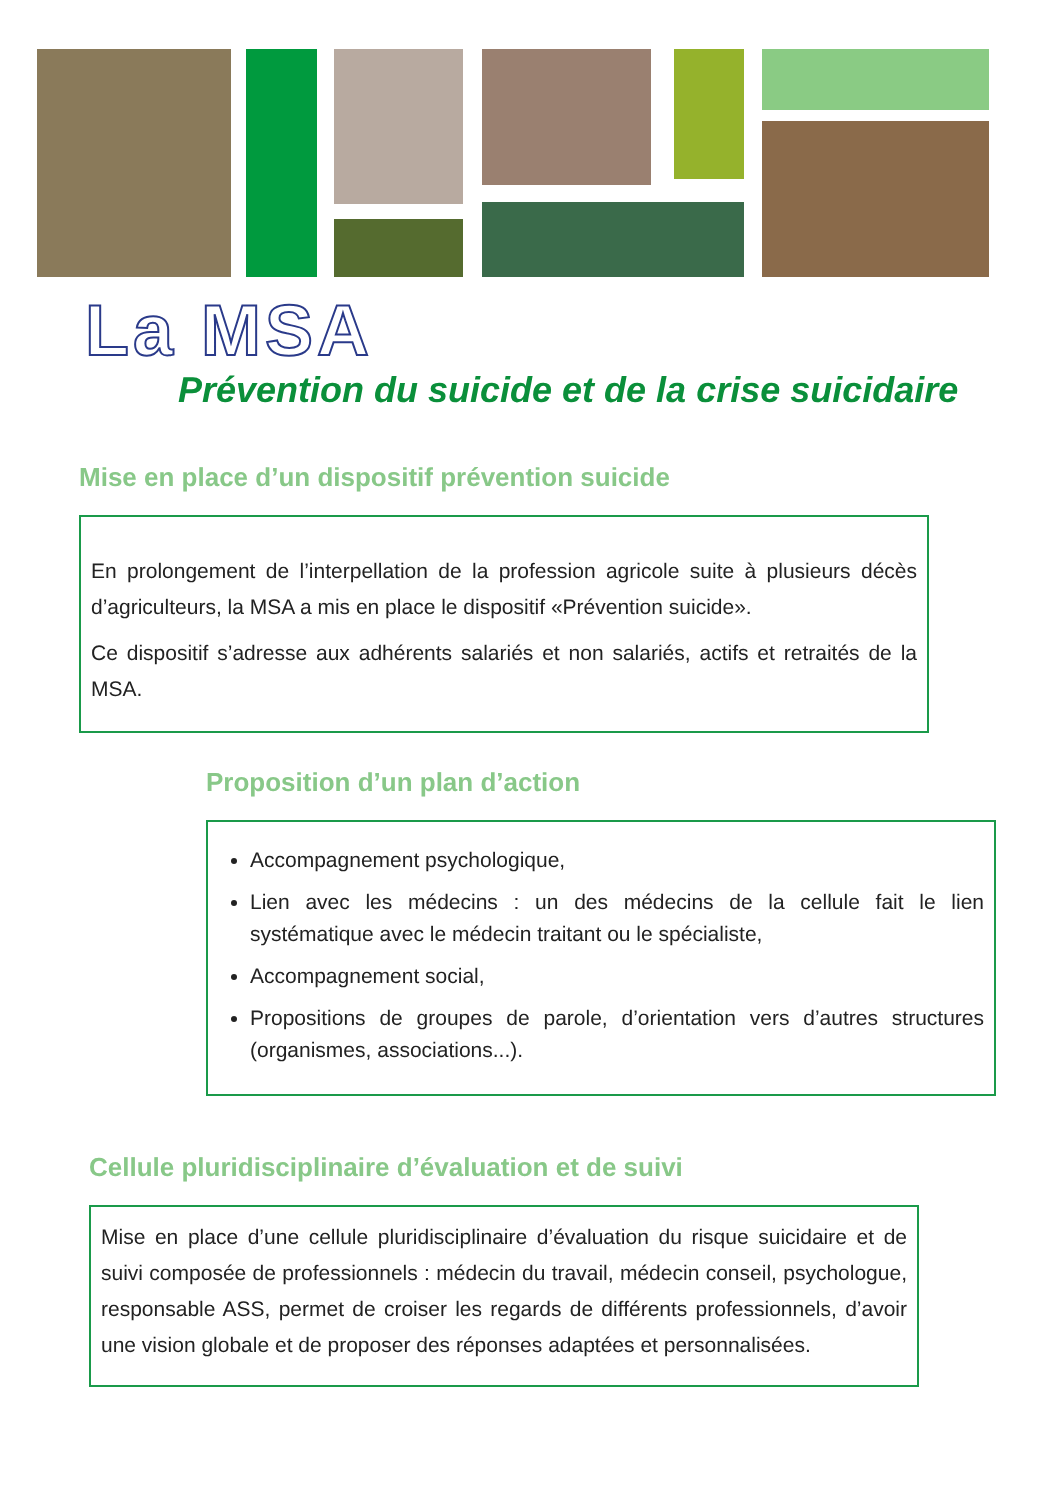La MSA
Prévention du suicide et de la crise suicidaire
Mise en place d’un dispositif prévention suicide
En prolongement de l’interpellation de la profession agricole suite à plusieurs décès d’agriculteurs, la MSA a mis en place le dispositif «Prévention suicide».
Ce dispositif s’adresse aux adhérents salariés et non salariés, actifs et retraités de la MSA.
Proposition d’un plan d’action
Accompagnement psychologique,
Lien avec les médecins : un des médecins de la cellule fait le lien systématique avec le médecin traitant ou le spécialiste,
Accompagnement social,
Propositions de groupes de parole, d’orientation vers d’autres structures (organismes, associations...).
Cellule pluridisciplinaire d’évaluation et de suivi
Mise en place d’une cellule pluridisciplinaire d’évaluation du risque suicidaire et de suivi composée de professionnels : médecin du travail, médecin conseil, psychologue, responsable ASS, permet de croiser les regards de différents professionnels, d’avoir une vision globale et de proposer des réponses adaptées et personnalisées.